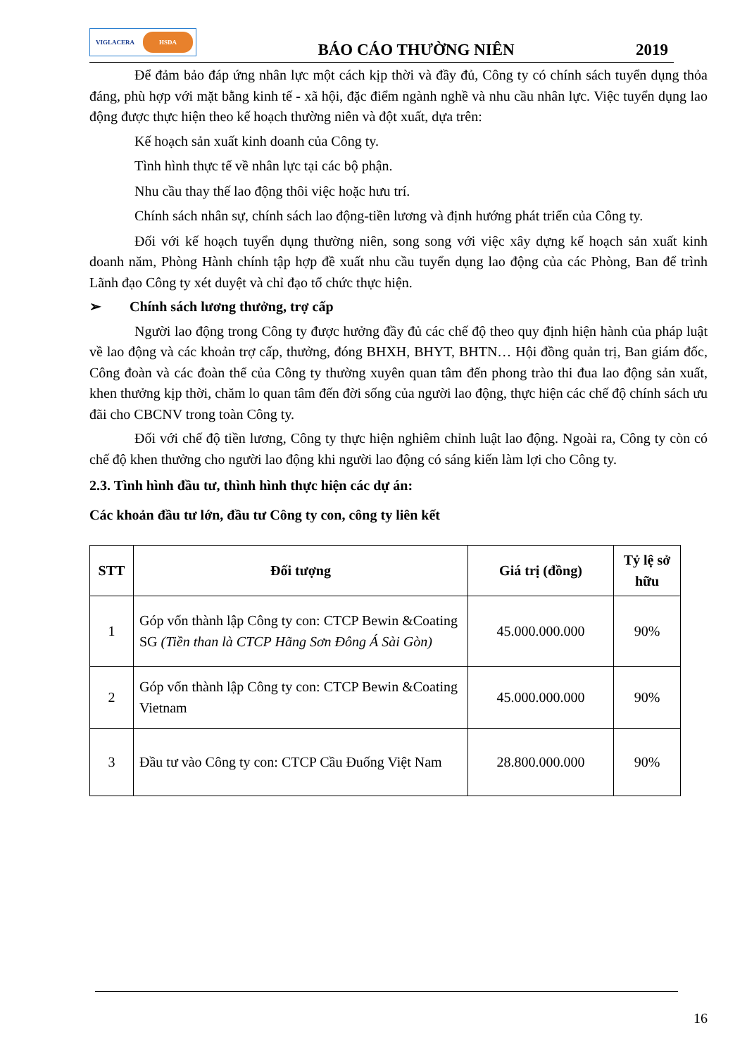VIGLACERA
HSDA
BÁO CÁO THƯỜNG NIÊN
2019
Để đảm bảo đáp ứng nhân lực một cách kịp thời và đầy đủ, Công ty có chính sách tuyển dụng thỏa đáng, phù hợp với mặt bằng kinh tế - xã hội, đặc điểm ngành nghề và nhu cầu nhân lực. Việc tuyển dụng lao động được thực hiện theo kế hoạch thường niên và đột xuất, dựa trên:
Kế hoạch sản xuất kinh doanh của Công ty.
Tình hình thực tế về nhân lực tại các bộ phận.
Nhu cầu thay thế lao động thôi việc hoặc hưu trí.
Chính sách nhân sự, chính sách lao động-tiền lương và định hướng phát triển của Công ty.
Đối với kế hoạch tuyển dụng thường niên, song song với việc xây dựng kế hoạch sản xuất kinh doanh năm, Phòng Hành chính tập hợp đề xuất nhu cầu tuyển dụng lao động của các Phòng, Ban để trình Lãnh đạo Công ty xét duyệt và chỉ đạo tổ chức thực hiện.
➢ Chính sách lương thưởng, trợ cấp
Người lao động trong Công ty được hưởng đầy đủ các chế độ theo quy định hiện hành của pháp luật về lao động và các khoản trợ cấp, thưởng, đóng BHXH, BHYT, BHTN… Hội đồng quản trị, Ban giám đốc, Công đoàn và các đoàn thể của Công ty thường xuyên quan tâm đến phong trào thi đua lao động sản xuất, khen thưởng kịp thời, chăm lo quan tâm đến đời sống của người lao động, thực hiện các chế độ chính sách ưu đãi cho CBCNV trong toàn Công ty.
Đối với chế độ tiền lương, Công ty thực hiện nghiêm chỉnh luật lao động. Ngoài ra, Công ty còn có chế độ khen thưởng cho người lao động khi người lao động có sáng kiến làm lợi cho Công ty.
2.3. Tình hình đầu tư, thình hình thực hiện các dự án:
Các khoản đầu tư lớn, đầu tư Công ty con, công ty liên kết
| STT | Đối tượng | Giá trị (đồng) | Tỷ lệ sở hữu |
| --- | --- | --- | --- |
| 1 | Góp vốn thành lập Công ty con: CTCP Bewin &Coating SG (Tiền than là CTCP Hãng Sơn Đông Á Sài Gòn) | 45.000.000.000 | 90% |
| 2 | Góp vốn thành lập Công ty con: CTCP Bewin &Coating Vietnam | 45.000.000.000 | 90% |
| 3 | Đầu tư vào Công ty con: CTCP Cầu Đuống Việt Nam | 28.800.000.000 | 90% |
16